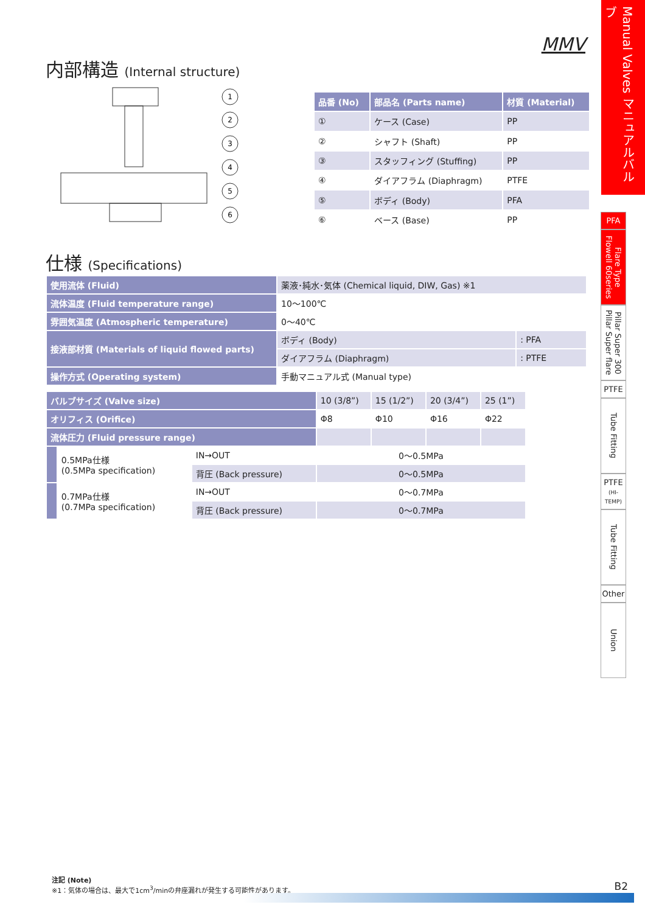MMV
内部構造 (Internal structure)
1
2
3
4
5
6
| 品番 (No) | 部品名 (Parts name) | 材質 (Material) |
| --- | --- | --- |
| ① | ケース (Case) | PP |
| ② | シャフト (Shaft) | PP |
| ③ | スタッフィング (Stuffing) | PP |
| ④ | ダイアフラム (Diaphragm) | PTFE |
| ⑤ | ボディ (Body) | PFA |
| ⑥ | ベース (Base) | PP |
仕様 (Specifications)
| 使用流体 (Fluid) | 薬液･純水･気体 (Chemical liquid, DIW, Gas) ※1 | |
| 流体温度 (Fluid temperature range) | 10～100℃ | |
| 雰囲気温度 (Atmospheric temperature) | 0～40℃ | |
| 接液部材質 (Materials of liquid flowed parts) | ボディ (Body) | : PFA |
| | ダイアフラム (Diaphragm) | : PTFE |
| 操作方式 (Operating system) | 手動マニュアル式 (Manual type) | |
| バルブサイズ (Valve size) | | | 10 (3/8”) | 15 (1/2”) | 20 (3/4”) | 25 (1”) |
| オリフィス (Orifice) | | | Φ8 | Φ10 | Φ16 | Φ22 |
| 流体圧力 (Fluid pressure range) | | | | | | |
| | 0.5MPa仕様 (0.5MPa specification) | IN→OUT | 0～0.5MPa | | | |
| | | 背圧 (Back pressure) | 0～0.5MPa | | | |
| | 0.7MPa仕様 (0.7MPa specification) | IN→OUT | 0～0.7MPa | | | |
| | | 背圧 (Back pressure) | 0～0.7MPa | | | |
Manual Valves マニュアルバルブ
PFA
Flare Type Flowell 60series
Pillar Super 300 Pillar Super flare
PTFE
Tube Fitting
PTFE
(HI-TEMP)
Tube Fitting
Other
Union
注記 (Note)
※1：気体の場合は、最大で1cm<sup>3</sup>/minの弁座漏れが発生する可能性があります。
B2